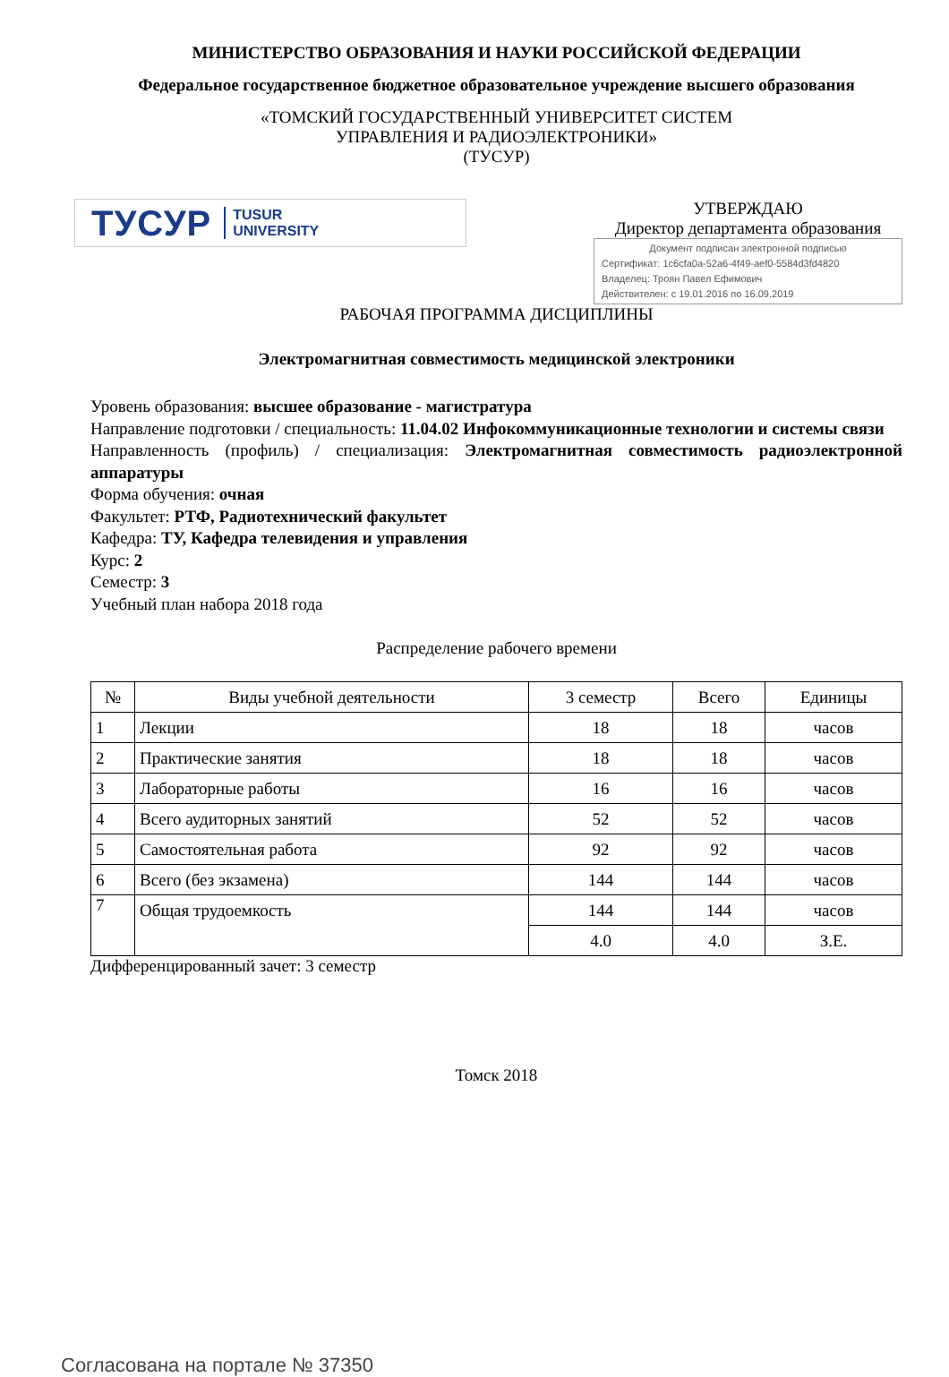МИНИСТЕРСТВО ОБРАЗОВАНИЯ И НАУКИ РОССИЙСКОЙ ФЕДЕРАЦИИ
Федеральное государственное бюджетное образовательное учреждение высшего образования
«ТОМСКИЙ ГОСУДАРСТВЕННЫЙ УНИВЕРСИТЕТ СИСТЕМ
УПРАВЛЕНИЯ И РАДИОЭЛЕКТРОНИКИ»
(ТУСУР)
ТУСУР TUSUR
UNIVERSITY
УТВЕРЖДАЮ
Директор департамента образования
Документ подписан электронной подписью
Сертификат: 1c6cfa0a-52a6-4f49-aef0-5584d3fd4820
Владелец: Троян Павел Ефимович
Действителен: с 19.01.2016 по 16.09.2019
РАБОЧАЯ ПРОГРАММА ДИСЦИПЛИНЫ
Электромагнитная совместимость медицинской электроники
Уровень образования: высшее образование - магистратура
Направление подготовки / специальность: 11.04.02 Инфокоммуникационные технологии и системы связи
Направленность (профиль) / специализация: Электромагнитная совместимость радиоэлектронной аппаратуры
Форма обучения: очная
Факультет: РТФ, Радиотехнический факультет
Кафедра: ТУ, Кафедра телевидения и управления
Курс: 2
Семестр: 3
Учебный план набора 2018 года
Распределение рабочего времени
| № | Виды учебной деятельности | 3 семестр | Всего | Единицы |
| --- | --- | --- | --- | --- |
| 1 | Лекции | 18 | 18 | часов |
| 2 | Практические занятия | 18 | 18 | часов |
| 3 | Лабораторные работы | 16 | 16 | часов |
| 4 | Всего аудиторных занятий | 52 | 52 | часов |
| 5 | Самостоятельная работа | 92 | 92 | часов |
| 6 | Всего (без экзамена) | 144 | 144 | часов |
| 7 | Общая трудоемкость | 144 | 144 | часов |
| | | 4.0 | 4.0 | З.Е. |
Дифференцированный зачет: 3 семестр
Томск 2018
Согласована на портале № 37350